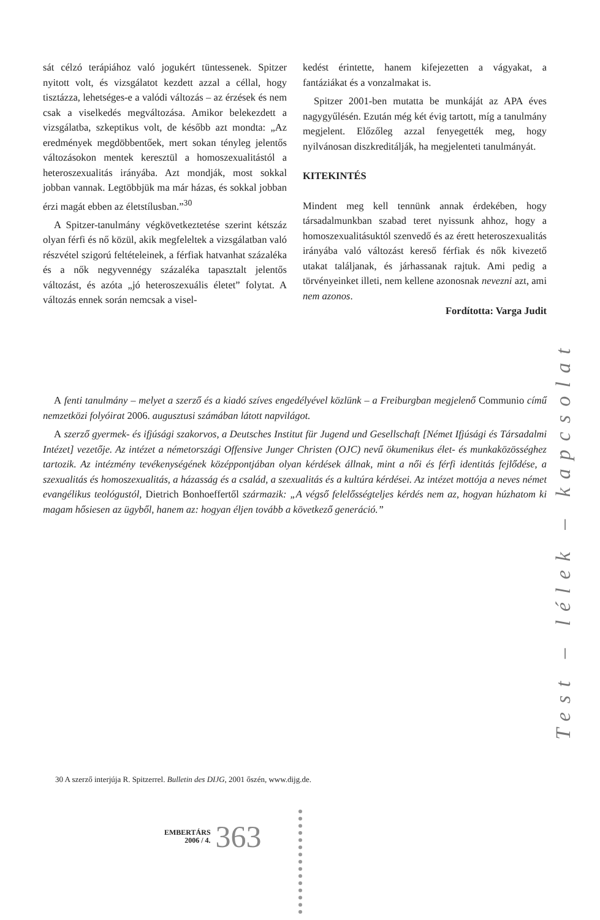sát célzó terápiához való jogukért tüntessenek. Spitzer nyitott volt, és vizsgálatot kezdett azzal a céllal, hogy tisztázza, lehetséges-e a valódi változás – az érzések és nem csak a viselkedés megváltozása. Amikor belekezdett a vizsgálatba, szkeptikus volt, de később azt mondta: „Az eredmények megdöbbentőek, mert sokan tényleg jelentős változásokon mentek keresztül a homoszexualitástól a heteroszexualitás irányába. Azt mondják, most sokkal jobban vannak. Legtöbbjük ma már házas, és sokkal jobban érzi magát ebben az életstílusban.”<sup>30</sup>
A Spitzer-tanulmány végkövetkeztetése szerint kétszáz olyan férfi és nő közül, akik megfeleltek a vizsgálatban való részvétel szigorú feltételeinek, a férfiak hatvanhat százaléka és a nők negyvennégy százaléka tapasztalt jelentős változást, és azóta „jó heteroszexuális életet” folytat. A változás ennek során nemcsak a visel-
kedést érintette, hanem kifejezetten a vágyakat, a fantáziákat és a vonzalmakat is.
Spitzer 2001-ben mutatta be munkáját az APA éves nagygyűlésén. Ezután még két évig tartott, míg a tanulmány megjelent. Előzőleg azzal fenyegették meg, hogy nyilvánosan diszkreditálják, ha megjelenteti tanulmányát.
KITEKINTÉS
Mindent meg kell tennünk annak érdekében, hogy társadalmunkban szabad teret nyissunk ahhoz, hogy a homoszexualitásuktól szenvedő és az érett heteroszexualitás irányába való változást kereső férfiak és nők kivezető utakat találjanak, és járhassanak rajtuk. Ami pedig a törvényeinket illeti, nem kellene azonosnak nevezni azt, ami nem azonos.
Fordította: Varga Judit
A fenti tanulmány – melyet a szerző és a kiadó szíves engedélyével közlünk – a Freiburgban megjelenő Communio című nemzetközi folyóirat 2006. augusztusi számában látott napvilágot.
A szerző gyermek- és ifjúsági szakorvos, a Deutsches Institut für Jugend und Gesellschaft [Német Ifjúsági és Társadalmi Intézet] vezetője. Az intézet a németországi Offensive Junger Christen (OJC) nevű ökumenikus élet- és munkaközösséghez tartozik. Az intézmény tevékenységének középpontjában olyan kérdések állnak, mint a női és férfi identitás fejlődése, a szexualitás és homoszexualitás, a házasság és a család, a szexualitás és a kultúra kérdései. Az intézet mottója a neves német evangélikus teológustól, Dietrich Bonhoeffertől származik: „A végső felelősségteljes kérdés nem az, hogyan húzhatom ki magam hősiesen az ügyből, hanem az: hogyan éljen tovább a következő generáció.”
Test – lélek – kapcsolat
30 A szerző interjúja R. Spitzerrel. Bulletin des DIJG, 2001 őszén, www.dijg.de.
EMBERTÁRS
2006 / 4.
363